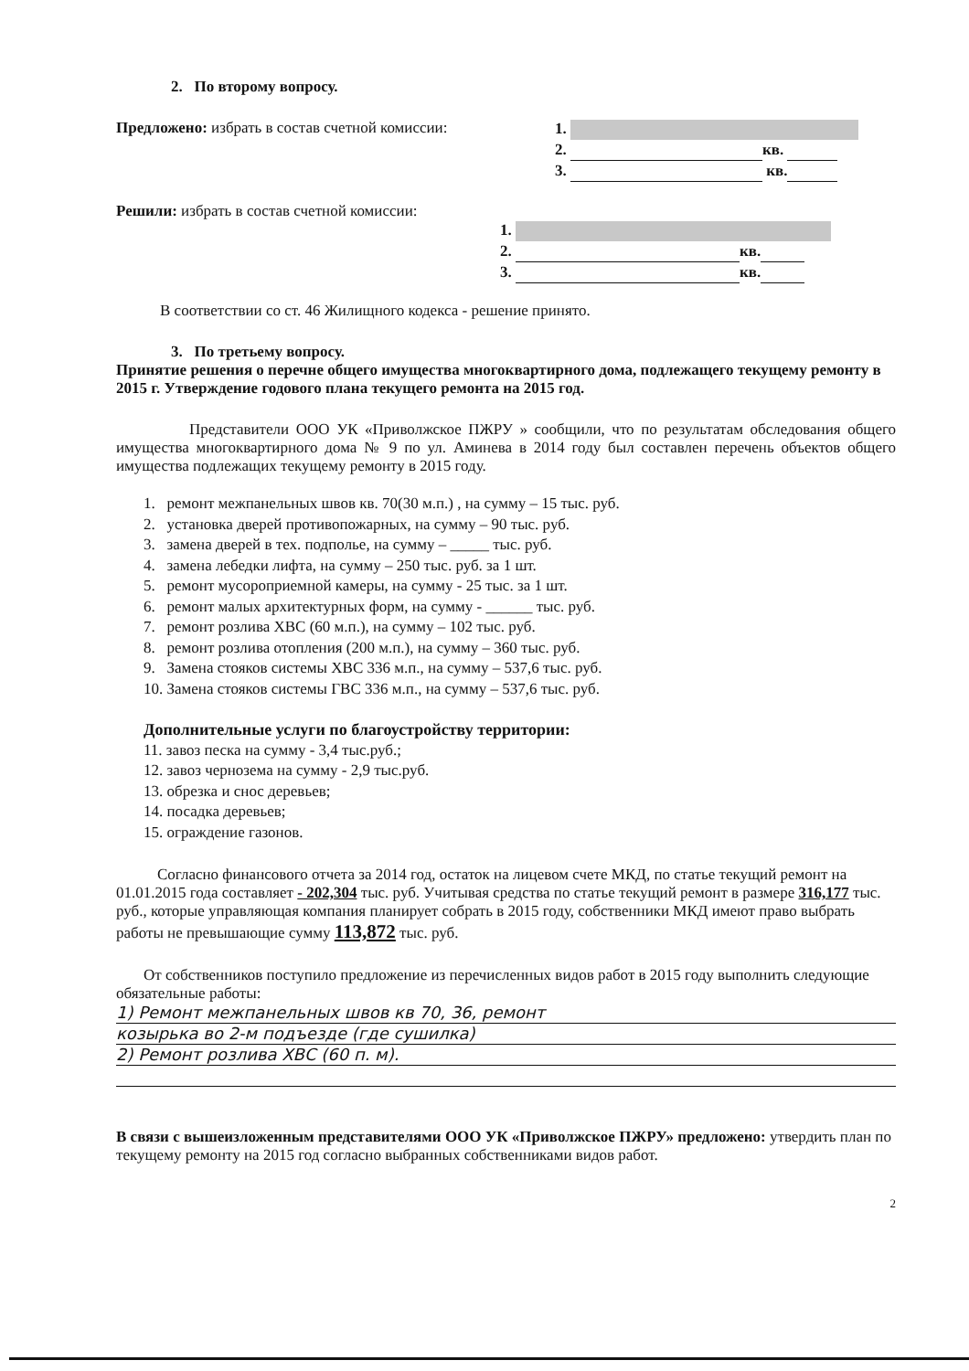2. По второму вопросу.
Предложено: избрать в состав счетной комиссии:
1.
2. кв.
3. кв.
Решили: избрать в состав счетной комиссии:
1.
2. кв.
3. кв.
В соответствии со ст. 46 Жилищного кодекса - решение принято.
3. По третьему вопросу.
Принятие решения о перечне общего имущества многоквартирного дома, подлежащего текущему ремонту в 2015 г. Утверждение годового плана текущего ремонта на 2015 год.
Представители ООО УК «Приволжское ПЖРУ » сообщили, что по результатам обследования общего имущества многоквартирного дома № 9 по ул. Аминева в 2014 году был составлен перечень объектов общего имущества подлежащих текущему ремонту в 2015 году.
1. ремонт межпанельных швов кв. 70(30 м.п.) , на сумму – 15 тыс. руб.
2. установка дверей противопожарных, на сумму – 90 тыс. руб.
3. замена дверей в тех. подполье, на сумму – _____ тыс. руб.
4. замена лебедки лифта, на сумму – 250 тыс. руб. за 1 шт.
5. ремонт мусороприемной камеры, на сумму - 25 тыс. за 1 шт.
6. ремонт малых архитектурных форм, на сумму - ______ тыс. руб.
7. ремонт розлива ХВС (60 м.п.), на сумму – 102 тыс. руб.
8. ремонт розлива отопления (200 м.п.), на сумму – 360 тыс. руб.
9. Замена стояков системы ХВС 336 м.п., на сумму – 537,6 тыс. руб.
10. Замена стояков системы ГВС 336 м.п., на сумму – 537,6 тыс. руб.
Дополнительные услуги по благоустройству территории:
11. завоз песка на сумму - 3,4 тыс.руб.;
12. завоз чернозема на сумму - 2,9 тыс.руб.
13. обрезка и снос деревьев;
14. посадка деревьев;
15. ограждение газонов.
Согласно финансового отчета за 2014 год, остаток на лицевом счете МКД, по статье текущий ремонт на 01.01.2015 года составляет - 202,304 тыс. руб. Учитывая средства по статье текущий ремонт в размере 316,177 тыс. руб., которые управляющая компания планирует собрать в 2015 году, собственники МКД имеют право выбрать работы не превышающие сумму 113,872 тыс. руб.
От собственников поступило предложение из перечисленных видов работ в 2015 году выполнить следующие обязательные работы:
1) Ремонт межпанельных швов кв 70, 36, ремонт
козырька во 2-м подъезде (где сушилка)
2) Ремонт розлива ХВС (60 п. м).
В связи с вышеизложенным представителями ООО УК «Приволжское ПЖРУ» предложено: утвердить план по текущему ремонту на 2015 год согласно выбранных собственниками видов работ.
2